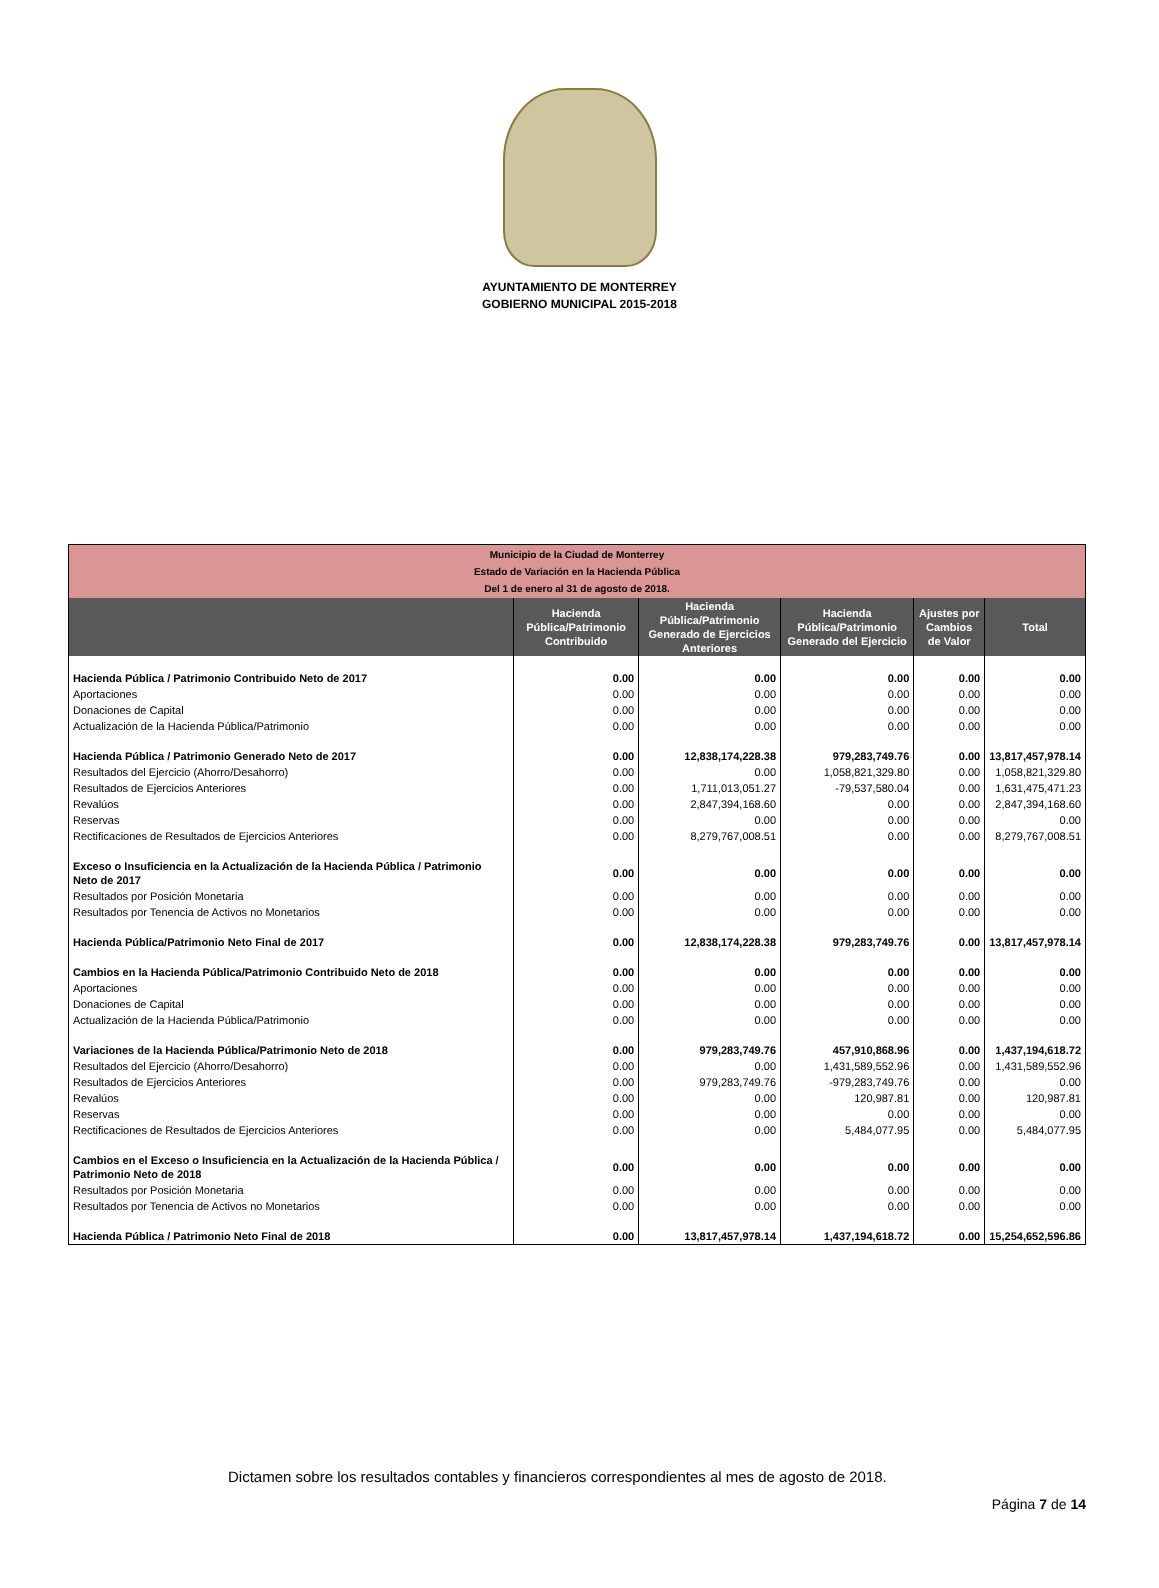AYUNTAMIENTO DE MONTERREY
GOBIERNO MUNICIPAL 2015-2018
| Municipio de la Ciudad de Monterrey Estado de Variación en la Hacienda Pública Del 1 de enero al 31 de agosto de 2018. | | | | | |
| | Hacienda Pública/Patrimonio Contribuido | Hacienda Pública/Patrimonio Generado de Ejercicios Anteriores | Hacienda Pública/Patrimonio Generado del Ejercicio | Ajustes por Cambios de Valor | Total |
| Hacienda Pública / Patrimonio Contribuido Neto de 2017 | 0.00 | 0.00 | 0.00 | 0.00 | 0.00 |
| Aportaciones | 0.00 | 0.00 | 0.00 | 0.00 | 0.00 |
| Donaciones de Capital | 0.00 | 0.00 | 0.00 | 0.00 | 0.00 |
| Actualización de la Hacienda Pública/Patrimonio | 0.00 | 0.00 | 0.00 | 0.00 | 0.00 |
| Hacienda Pública / Patrimonio Generado Neto de 2017 | 0.00 | 12,838,174,228.38 | 979,283,749.76 | 0.00 | 13,817,457,978.14 |
| Resultados del Ejercicio (Ahorro/Desahorro) | 0.00 | 0.00 | 1,058,821,329.80 | 0.00 | 1,058,821,329.80 |
| Resultados de Ejercicios Anteriores | 0.00 | 1,711,013,051.27 | -79,537,580.04 | 0.00 | 1,631,475,471.23 |
| Revalúos | 0.00 | 2,847,394,168.60 | 0.00 | 0.00 | 2,847,394,168.60 |
| Reservas | 0.00 | 0.00 | 0.00 | 0.00 | 0.00 |
| Rectificaciones de Resultados de Ejercicios Anteriores | 0.00 | 8,279,767,008.51 | 0.00 | 0.00 | 8,279,767,008.51 |
| Exceso o Insuficiencia en la Actualización de la Hacienda Pública / Patrimonio Neto de 2017 | 0.00 | 0.00 | 0.00 | 0.00 | 0.00 |
| Resultados por Posición Monetaria | 0.00 | 0.00 | 0.00 | 0.00 | 0.00 |
| Resultados por Tenencia de Activos no Monetarios | 0.00 | 0.00 | 0.00 | 0.00 | 0.00 |
| Hacienda Pública/Patrimonio Neto Final de 2017 | 0.00 | 12,838,174,228.38 | 979,283,749.76 | 0.00 | 13,817,457,978.14 |
| Cambios en la Hacienda Pública/Patrimonio Contribuido Neto de 2018 | 0.00 | 0.00 | 0.00 | 0.00 | 0.00 |
| Aportaciones | 0.00 | 0.00 | 0.00 | 0.00 | 0.00 |
| Donaciones de Capital | 0.00 | 0.00 | 0.00 | 0.00 | 0.00 |
| Actualización de la Hacienda Pública/Patrimonio | 0.00 | 0.00 | 0.00 | 0.00 | 0.00 |
| Variaciones de la Hacienda Pública/Patrimonio Neto de 2018 | 0.00 | 979,283,749.76 | 457,910,868.96 | 0.00 | 1,437,194,618.72 |
| Resultados del Ejercicio (Ahorro/Desahorro) | 0.00 | 0.00 | 1,431,589,552.96 | 0.00 | 1,431,589,552.96 |
| Resultados de Ejercicios Anteriores | 0.00 | 979,283,749.76 | -979,283,749.76 | 0.00 | 0.00 |
| Revalúos | 0.00 | 0.00 | 120,987.81 | 0.00 | 120,987.81 |
| Reservas | 0.00 | 0.00 | 0.00 | 0.00 | 0.00 |
| Rectificaciones de Resultados de Ejercicios Anteriores | 0.00 | 0.00 | 5,484,077.95 | 0.00 | 5,484,077.95 |
| Cambios en el Exceso o Insuficiencia en la Actualización de la Hacienda Pública / Patrimonio Neto de 2018 | 0.00 | 0.00 | 0.00 | 0.00 | 0.00 |
| Resultados por Posición Monetaria | 0.00 | 0.00 | 0.00 | 0.00 | 0.00 |
| Resultados por Tenencia de Activos no Monetarios | 0.00 | 0.00 | 0.00 | 0.00 | 0.00 |
| Hacienda Pública / Patrimonio Neto Final de 2018 | 0.00 | 13,817,457,978.14 | 1,437,194,618.72 | 0.00 | 15,254,652,596.86 |
Dictamen sobre los resultados contables y financieros correspondientes al mes de agosto de 2018.
Página 7 de 14